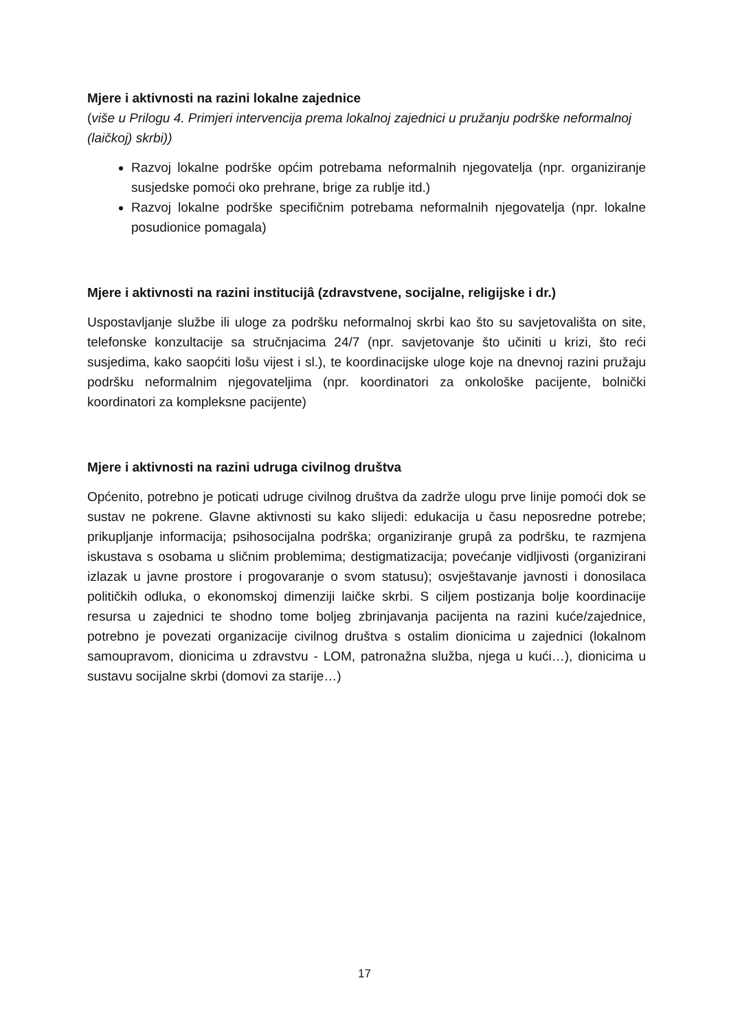Mjere i aktivnosti na razini lokalne zajednice
(više u Prilogu 4. Primjeri intervencija prema lokalnoj zajednici u pružanju podrške neformalnoj (laičkoj) skrbi))
Razvoj lokalne podrške općim potrebama neformalnih njegovatelja (npr. organiziranje susjedske pomoći oko prehrane, brige za rublje itd.)
Razvoj lokalne podrške specifičnim potrebama neformalnih njegovatelja (npr. lokalne posudionice pomagala)
Mjere i aktivnosti na razini institucijâ (zdravstvene, socijalne, religijske i dr.)
Uspostavljanje službe ili uloge za podršku neformalnoj skrbi kao što su savjetovališta on site, telefonske konzultacije sa stručnjacima 24/7 (npr. savjetovanje što učiniti u krizi, što reći susjedima, kako saopćiti lošu vijest i sl.), te koordinacijske uloge koje na dnevnoj razini pružaju podršku neformalnim njegovateljima (npr. koordinatori za onkološke pacijente, bolnički koordinatori za kompleksne pacijente)
Mjere i aktivnosti na razini udruga civilnog društva
Općenito, potrebno je poticati udruge civilnog društva da zadrže ulogu prve linije pomoći dok se sustav ne pokrene. Glavne aktivnosti su kako slijedi: edukacija u času neposredne potrebe; prikupljanje informacija; psihosocijalna podrška; organiziranje grupâ za podršku, te razmjena iskustava s osobama u sličnim problemima; destigmatizacija; povećanje vidljivosti (organizirani izlazak u javne prostore i progovaranje o svom statusu); osvještavanje javnosti i donosilaca političkih odluka, o ekonomskoj dimenziji laičke skrbi. S ciljem postizanja bolje koordinacije resursa u zajednici te shodno tome boljeg zbrinjavanja pacijenta na razini kuće/zajednice, potrebno je povezati organizacije civilnog društva s ostalim dionicima u zajednici (lokalnom samoupravom, dionicima u zdravstvu - LOM, patronažna služba, njega u kući…), dionicima u sustavu socijalne skrbi (domovi za starije…)
17